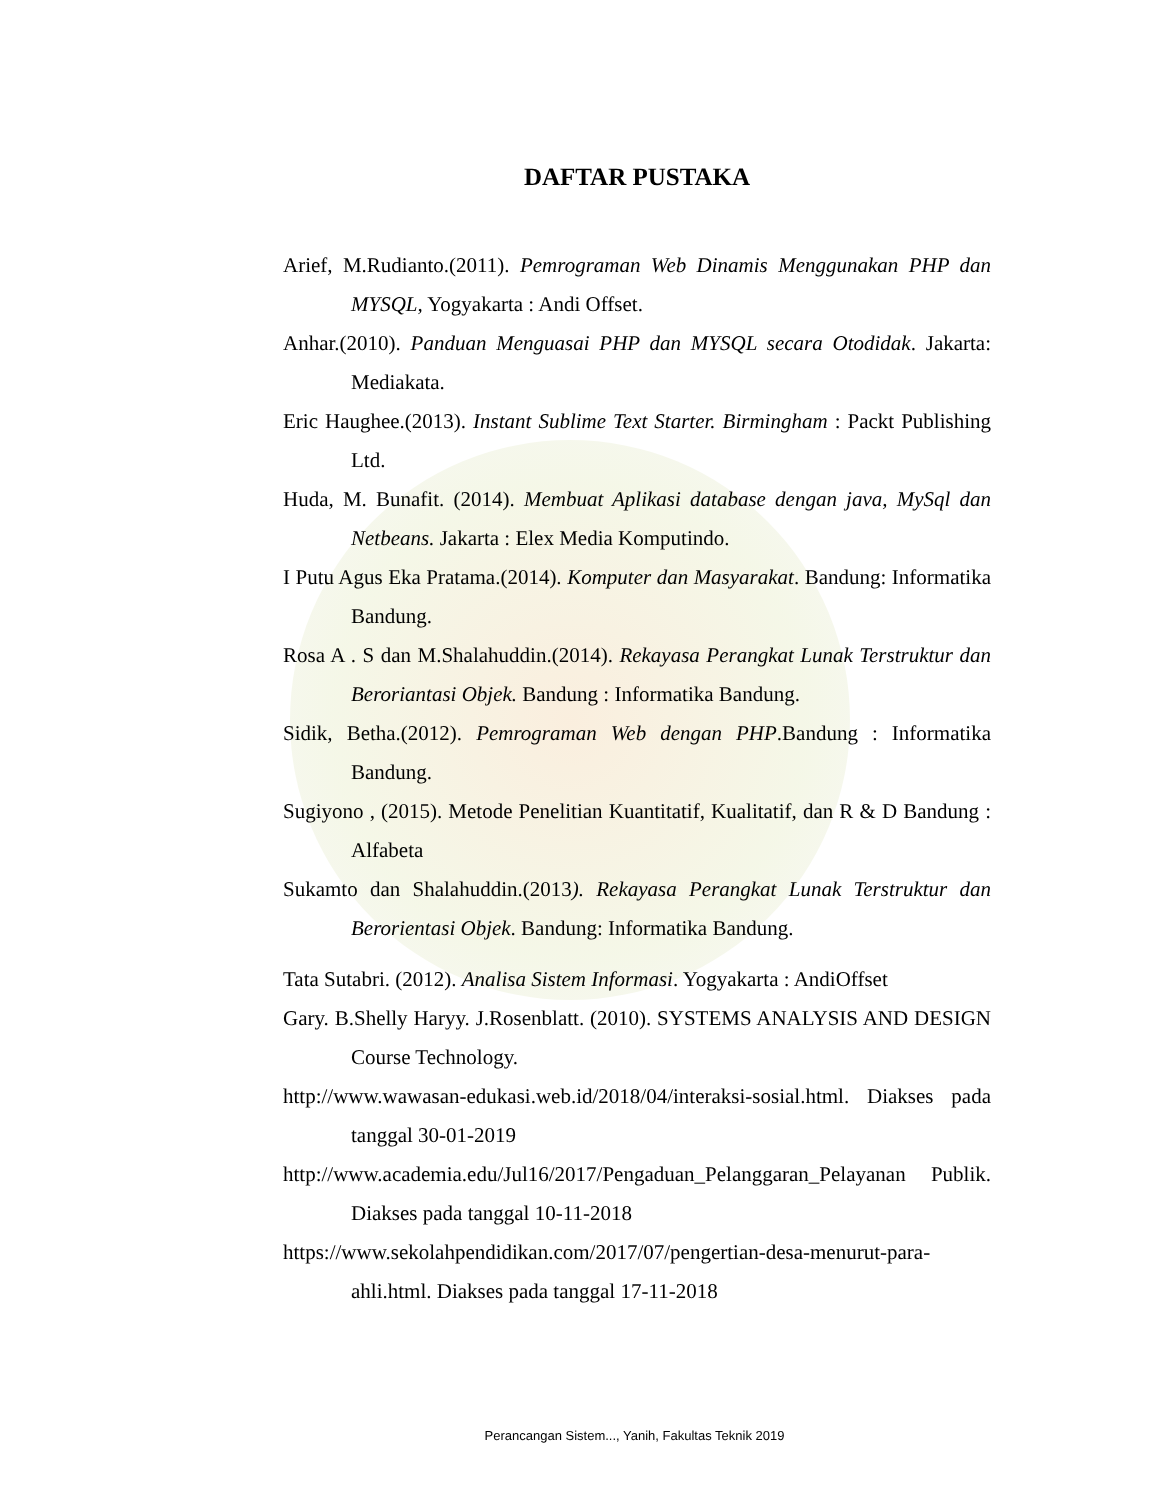DAFTAR PUSTAKA
Arief, M.Rudianto.(2011). Pemrograman Web Dinamis Menggunakan PHP dan MYSQL, Yogyakarta : Andi Offset.
Anhar.(2010). Panduan Menguasai PHP dan MYSQL secara Otodidak. Jakarta: Mediakata.
Eric Haughee.(2013). Instant Sublime Text Starter. Birmingham : Packt Publishing Ltd.
Huda, M. Bunafit. (2014). Membuat Aplikasi database dengan java, MySql dan Netbeans. Jakarta : Elex Media Komputindo.
I Putu Agus Eka Pratama.(2014). Komputer dan Masyarakat. Bandung: Informatika Bandung.
Rosa A . S dan M.Shalahuddin.(2014). Rekayasa Perangkat Lunak Terstruktur dan Beroriantasi Objek. Bandung : Informatika Bandung.
Sidik, Betha.(2012). Pemrograman Web dengan PHP.Bandung : Informatika Bandung.
Sugiyono , (2015). Metode Penelitian Kuantitatif, Kualitatif, dan R & D Bandung : Alfabeta
Sukamto dan Shalahuddin.(2013). Rekayasa Perangkat Lunak Terstruktur dan Berorientasi Objek. Bandung: Informatika Bandung.
Tata Sutabri. (2012). Analisa Sistem Informasi. Yogyakarta : AndiOffset
Gary. B.Shelly Haryy. J.Rosenblatt. (2010). SYSTEMS ANALYSIS AND DESIGN Course Technology.
http://www.wawasan-edukasi.web.id/2018/04/interaksi-sosial.html. Diakses pada tanggal 30-01-2019
http://www.academia.edu/Jul16/2017/Pengaduan_Pelanggaran_Pelayanan Publik. Diakses pada tanggal 10-11-2018
https://www.sekolahpendidikan.com/2017/07/pengertian-desa-menurut-para-ahli.html. Diakses pada tanggal 17-11-2018
Perancangan Sistem..., Yanih, Fakultas Teknik 2019